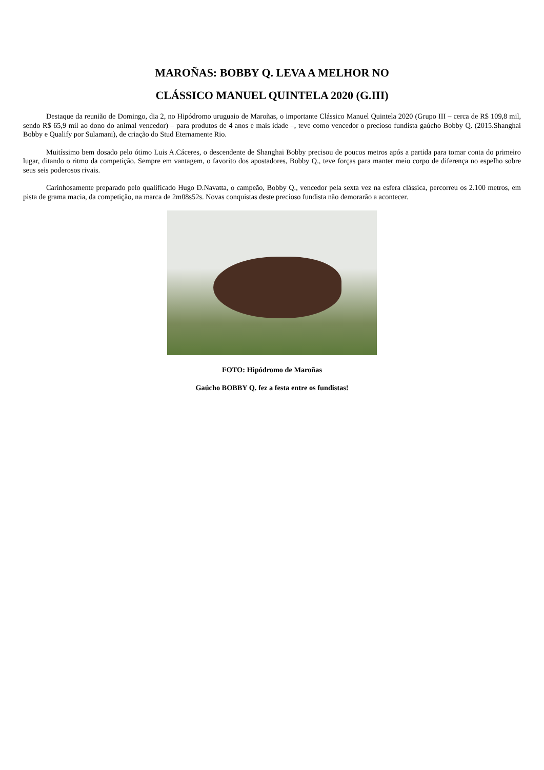MAROÑAS: BOBBY Q. LEVA A MELHOR NO
CLÁSSICO MANUEL QUINTELA 2020 (G.III)
Destaque da reunião de Domingo, dia 2, no Hipódromo uruguaio de Maroñas, o importante Clássico Manuel Quintela 2020 (Grupo III – cerca de R$ 109,8 mil, sendo R$ 65,9 mil ao dono do animal vencedor) – para produtos de 4 anos e mais idade –, teve como vencedor o precioso fundista gaúcho Bobby Q. (2015.Shanghai Bobby e Qualify por Sulamani), de criação do Stud Eternamente Rio.
Muitíssimo bem dosado pelo ótimo Luis A.Cáceres, o descendente de Shanghai Bobby precisou de poucos metros após a partida para tomar conta do primeiro lugar, ditando o ritmo da competição. Sempre em vantagem, o favorito dos apostadores, Bobby Q., teve forças para manter meio corpo de diferença no espelho sobre seus seis poderosos rivais.
Carinhosamente preparado pelo qualificado Hugo D.Navatta, o campeão, Bobby Q., vencedor pela sexta vez na esfera clássica, percorreu os 2.100 metros, em pista de grama macia, da competição, na marca de 2m08s52s. Novas conquistas deste precioso fundista não demorarão a acontecer.
FOTO: Hipódromo de Maroñas
Gaúcho BOBBY Q. fez a festa entre os fundistas!